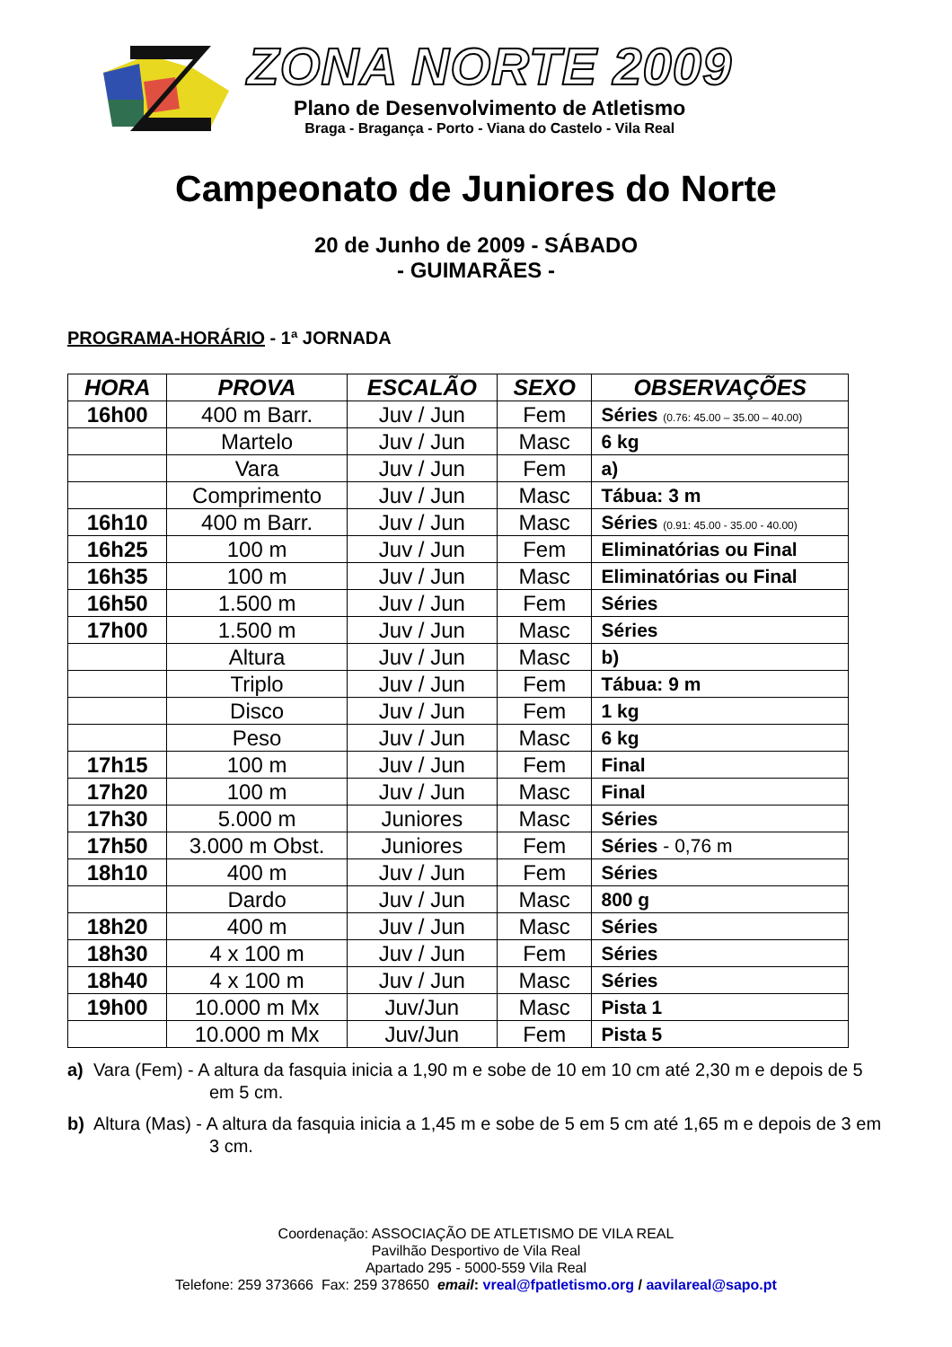ZONA NORTE 2009
Plano de Desenvolvimento de Atletismo
Braga - Bragança - Porto - Viana do Castelo - Vila Real
Campeonato de Juniores do Norte
20 de Junho de 2009 - SÁBADO
- GUIMARÃES -
PROGRAMA-HORÁRIO - 1ª JORNADA
| HORA | PROVA | ESCALÃO | SEXO | OBSERVAÇÕES |
| --- | --- | --- | --- | --- |
| 16h00 | 400 m Barr. | Juv / Jun | Fem | Séries (0.76: 45.00 – 35.00 – 40.00) |
| | Martelo | Juv / Jun | Masc | 6 kg |
| | Vara | Juv / Jun | Fem | a) |
| | Comprimento | Juv / Jun | Masc | Tábua: 3 m |
| 16h10 | 400 m Barr. | Juv / Jun | Masc | Séries (0.91: 45.00 - 35.00 - 40.00) |
| 16h25 | 100 m | Juv / Jun | Fem | Eliminatórias ou Final |
| 16h35 | 100 m | Juv / Jun | Masc | Eliminatórias ou Final |
| 16h50 | 1.500 m | Juv / Jun | Fem | Séries |
| 17h00 | 1.500 m | Juv / Jun | Masc | Séries |
| | Altura | Juv / Jun | Masc | b) |
| | Triplo | Juv / Jun | Fem | Tábua: 9 m |
| | Disco | Juv / Jun | Fem | 1 kg |
| | Peso | Juv / Jun | Masc | 6 kg |
| 17h15 | 100 m | Juv / Jun | Fem | Final |
| 17h20 | 100 m | Juv / Jun | Masc | Final |
| 17h30 | 5.000 m | Juniores | Masc | Séries |
| 17h50 | 3.000 m Obst. | Juniores | Fem | Séries - 0,76 m |
| 18h10 | 400 m | Juv / Jun | Fem | Séries |
| | Dardo | Juv / Jun | Masc | 800 g |
| 18h20 | 400 m | Juv / Jun | Masc | Séries |
| 18h30 | 4 x 100 m | Juv / Jun | Fem | Séries |
| 18h40 | 4 x 100 m | Juv / Jun | Masc | Séries |
| 19h00 | 10.000 m Mx | Juv/Jun | Masc | Pista 1 |
| | 10.000 m Mx | Juv/Jun | Fem | Pista 5 |
a) Vara (Fem) - A altura da fasquia inicia a 1,90 m e sobe de 10 em 10 cm até 2,30 m e depois de 5 em 5 cm.
b) Altura (Mas) - A altura da fasquia inicia a 1,45 m e sobe de 5 em 5 cm até 1,65 m e depois de 3 em 3 cm.
Coordenação: ASSOCIAÇÃO DE ATLETISMO DE VILA REAL
Pavilhão Desportivo de Vila Real
Apartado 295 - 5000-559 Vila Real
Telefone: 259 373666 Fax: 259 378650 email: vreal@fpatletismo.org / aavilareal@sapo.pt